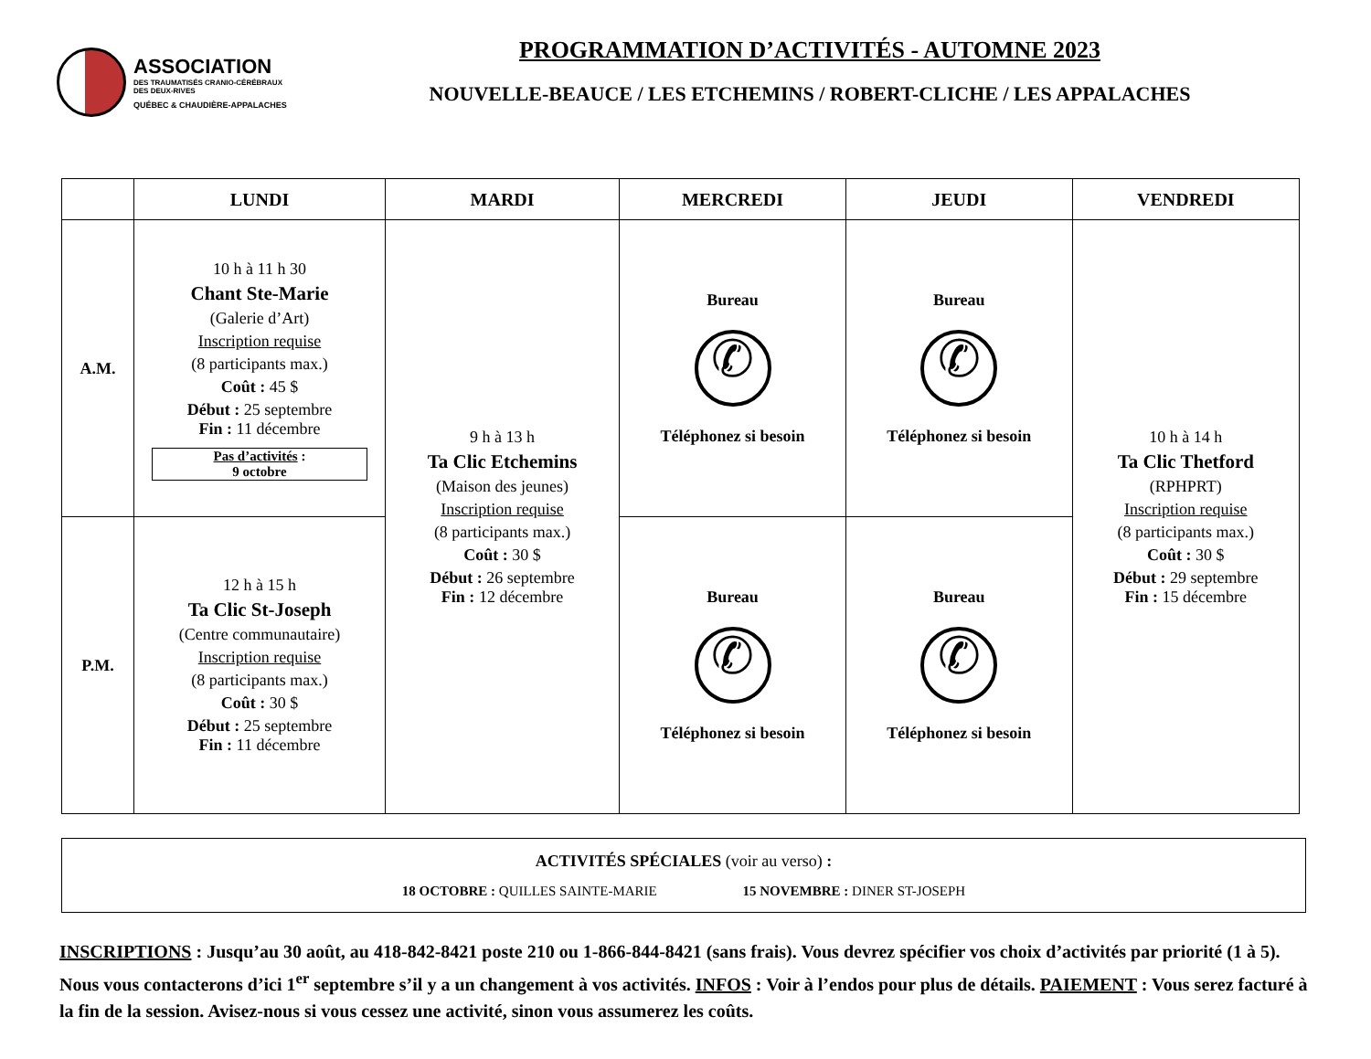ASSOCIATION
DES TRAUMATISÉS CRANIO-CÉRÉBRAUX
DES DEUX-RIVES
QUÉBEC & CHAUDIÈRE-APPALACHES
PROGRAMMATION D’ACTIVITÉS - AUTOMNE 2023
NOUVELLE-BEAUCE / LES ETCHEMINS / ROBERT-CLICHE / LES APPALACHES
| | LUNDI | MARDI | MERCREDI | JEUDI | VENDREDI |
| --- | --- | --- | --- | --- | --- |
| A.M. | 10 h à 11 h 30 Chant Ste-Marie (Galerie d’Art) Inscription requise (8 participants max.) Coût : 45 $ Début : 25 septembre Fin : 11 décembre Pas d’activités : 9 octobre | 9 h à 13 h Ta Clic Etchemins (Maison des jeunes) Inscription requise (8 participants max.) Coût : 30 $ Début : 26 septembre Fin : 12 décembre | Bureau ✆ Téléphonez si besoin | Bureau ✆ Téléphonez si besoin | 10 h à 14 h Ta Clic Thetford (RPHPRT) Inscription requise (8 participants max.) Coût : 30 $ Début : 29 septembre Fin : 15 décembre |
| P.M. | 12 h à 15 h Ta Clic St-Joseph (Centre communautaire) Inscription requise (8 participants max.) Coût : 30 $ Début : 25 septembre Fin : 11 décembre | | Bureau ✆ Téléphonez si besoin | Bureau ✆ Téléphonez si besoin | |
ACTIVITÉS SPÉCIALES (voir au verso) :
18 OCTOBRE : QUILLES SAINTE-MARIE 15 NOVEMBRE : DINER ST-JOSEPH
INSCRIPTIONS : Jusqu’au 30 août, au 418-842-8421 poste 210 ou 1-866-844-8421 (sans frais). Vous devrez spécifier vos choix d’activités par priorité (1 à 5). Nous vous contacterons d’ici 1<sup>er</sup> septembre s’il y a un changement à vos activités. INFOS : Voir à l’endos pour plus de détails. PAIEMENT : Vous serez facturé à la fin de la session. Avisez-nous si vous cessez une activité, sinon vous assumerez les coûts.